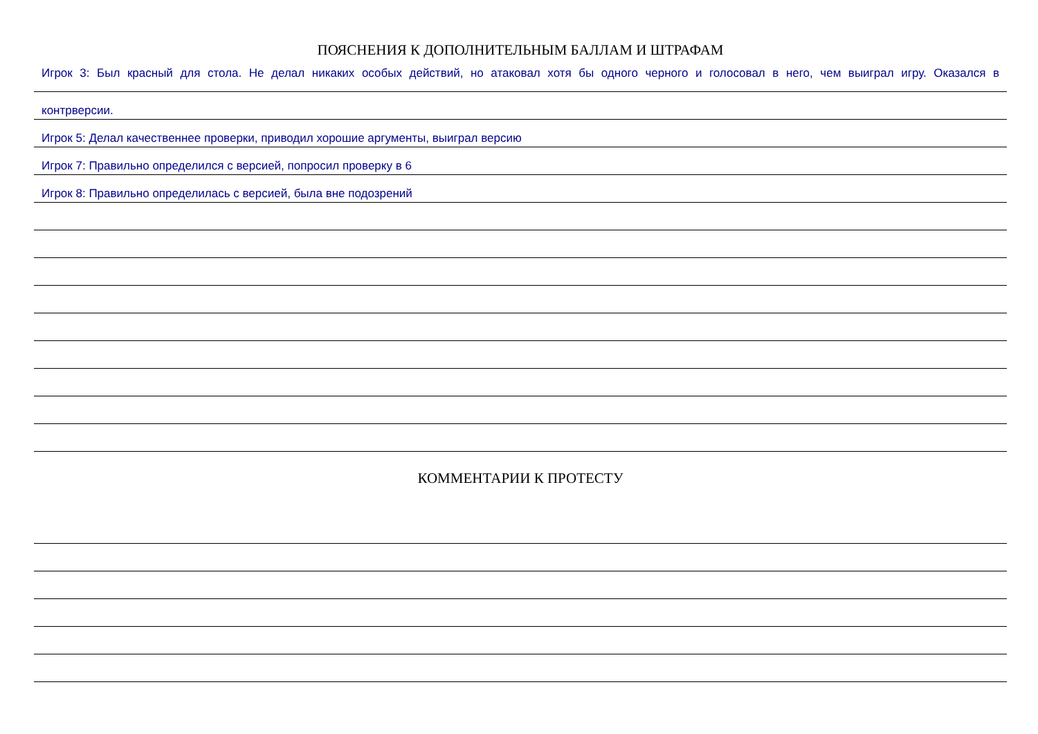ПОЯСНЕНИЯ К ДОПОЛНИТЕЛЬНЫМ БАЛЛАМ И ШТРАФАМ
Игрок 3: Был красный для стола. Не делал никаких особых действий, но атаковал хотя бы одного черного и голосовал в него, чем выиграл игру. Оказался в
контрверсии.
Игрок 5: Делал качественнее проверки, приводил хорошие аргументы, выиграл версию
Игрок 7: Правильно определился с версией, попросил проверку в 6
Игрок 8: Правильно определилась с версией, была вне подозрений
КОММЕНТАРИИ К ПРОТЕСТУ